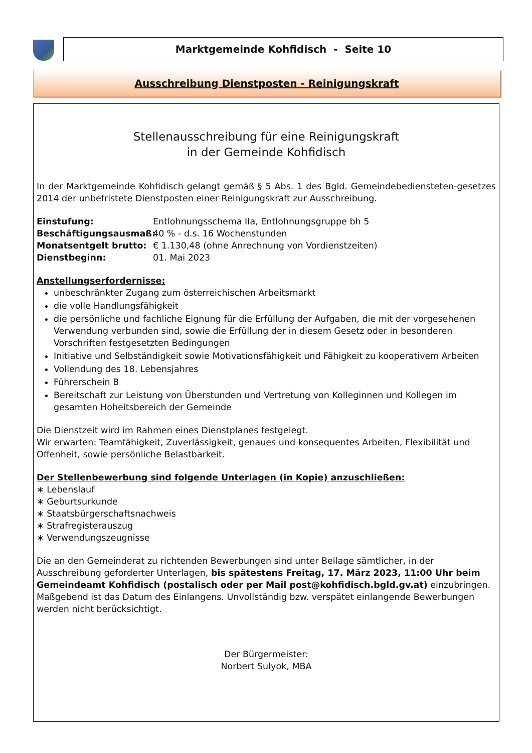Marktgemeinde Kohfidisch - Seite 10
Ausschreibung Dienstposten - Reinigungskraft
Stellenausschreibung für eine Reinigungskraft
in der Gemeinde Kohfidisch
In der Marktgemeinde Kohfidisch gelangt gemäß § 5 Abs. 1 des Bgld. Gemeindebediensteten-gesetzes 2014 der unbefristete Dienstposten einer Reinigungskraft zur Ausschreibung.
Einstufung: Entlohnungsschema IIa, Entlohnungsgruppe bh 5
Beschäftigungsausmaß: 40 % - d.s. 16 Wochenstunden
Monatsentgelt brutto: € 1.130,48 (ohne Anrechnung von Vordienstzeiten)
Dienstbeginn: 01. Mai 2023
Anstellungserfordernisse:
unbeschränkter Zugang zum österreichischen Arbeitsmarkt
die volle Handlungsfähigkeit
die persönliche und fachliche Eignung für die Erfüllung der Aufgaben, die mit der vorgesehenen Verwendung verbunden sind, sowie die Erfüllung der in diesem Gesetz oder in besonderen Vorschriften festgesetzten Bedingungen
Initiative und Selbständigkeit sowie Motivationsfähigkeit und Fähigkeit zu kooperativem Arbeiten
Vollendung des 18. Lebensjahres
Führerschein B
Bereitschaft zur Leistung von Überstunden und Vertretung von Kolleginnen und Kollegen im gesamten Hoheitsbereich der Gemeinde
Die Dienstzeit wird im Rahmen eines Dienstplanes festgelegt.
Wir erwarten: Teamfähigkeit, Zuverlässigkeit, genaues und konsequentes Arbeiten, Flexibilität und Offenheit, sowie persönliche Belastbarkeit.
Der Stellenbewerbung sind folgende Unterlagen (in Kopie) anzuschließen:
∗ Lebenslauf
∗ Geburtsurkunde
∗ Staatsbürgerschaftsnachweis
∗ Strafregisterauszug
∗ Verwendungszeugnisse
Die an den Gemeinderat zu richtenden Bewerbungen sind unter Beilage sämtlicher, in der Ausschreibung geforderter Unterlagen, bis spätestens Freitag, 17. März 2023, 11:00 Uhr beim Gemeindeamt Kohfidisch (postalisch oder per Mail post@kohfidisch.bgld.gv.at) einzubringen. Maßgebend ist das Datum des Einlangens. Unvollständig bzw. verspätet einlangende Bewerbungen werden nicht berücksichtigt.
Der Bürgermeister:
Norbert Sulyok, MBA